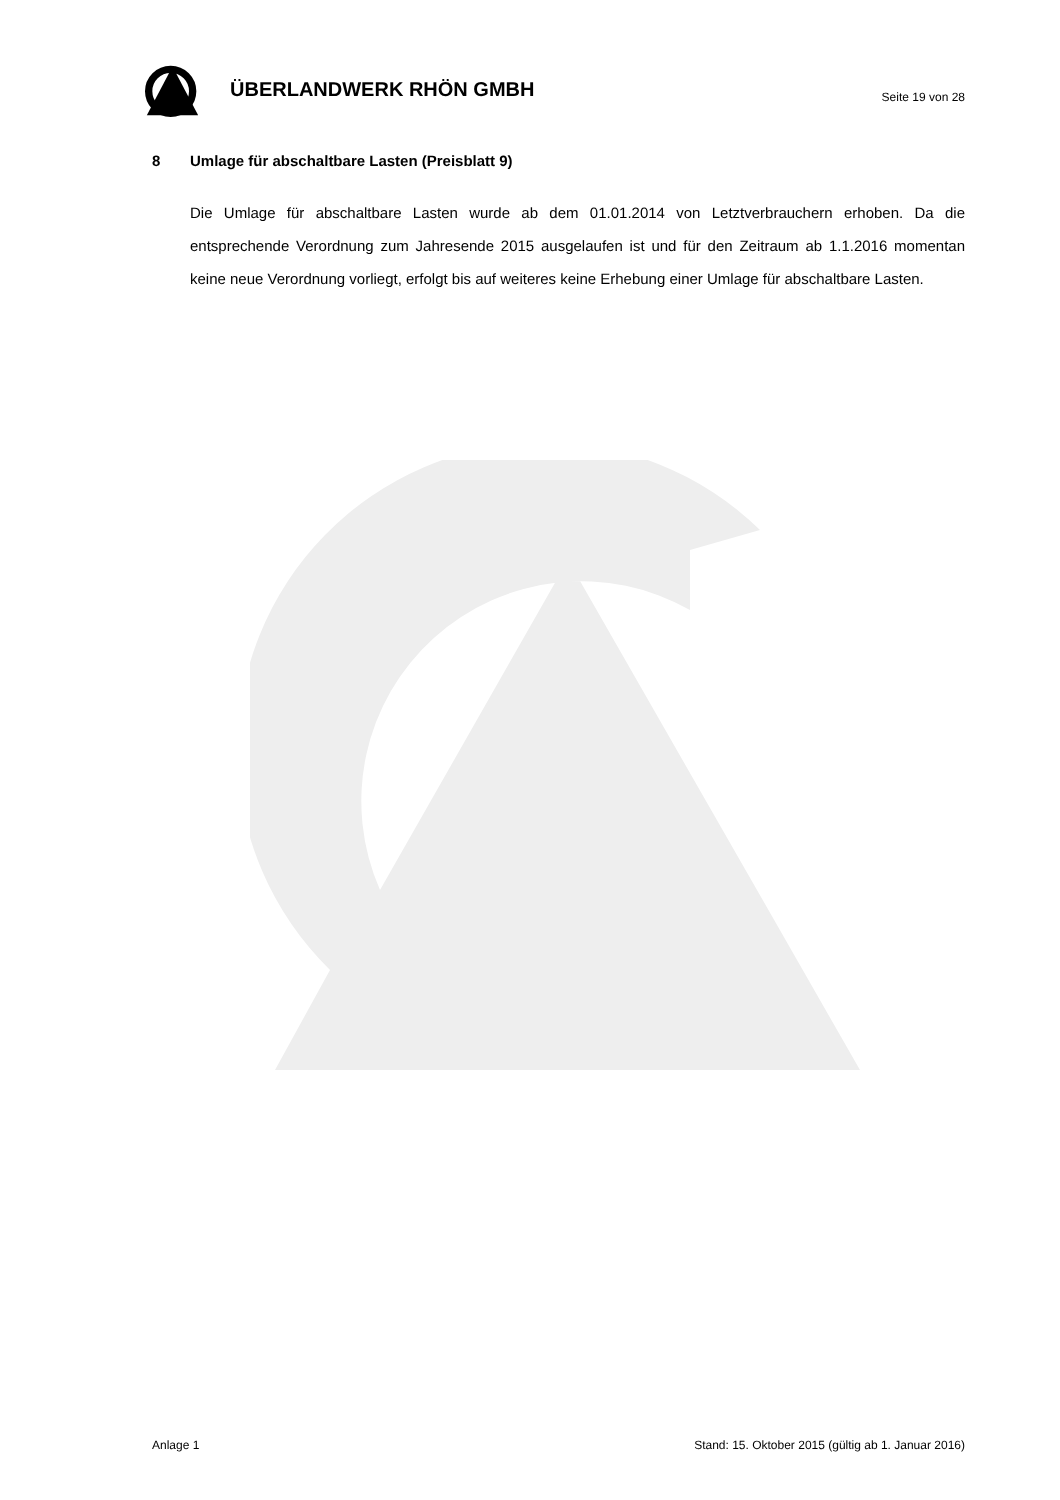ÜBERLANDWERK RHÖN GMBH
Seite 19 von 28
8 Umlage für abschaltbare Lasten (Preisblatt 9)
Die Umlage für abschaltbare Lasten wurde ab dem 01.01.2014 von Letztverbrauchern erhoben. Da die entsprechende Verordnung zum Jahresende 2015 ausgelaufen ist und für den Zeitraum ab 1.1.2016 momentan keine neue Verordnung vorliegt, erfolgt bis auf weiteres keine Erhebung einer Umlage für abschaltbare Lasten.
Anlage 1 Stand: 15. Oktober 2015 (gültig ab 1. Januar 2016)